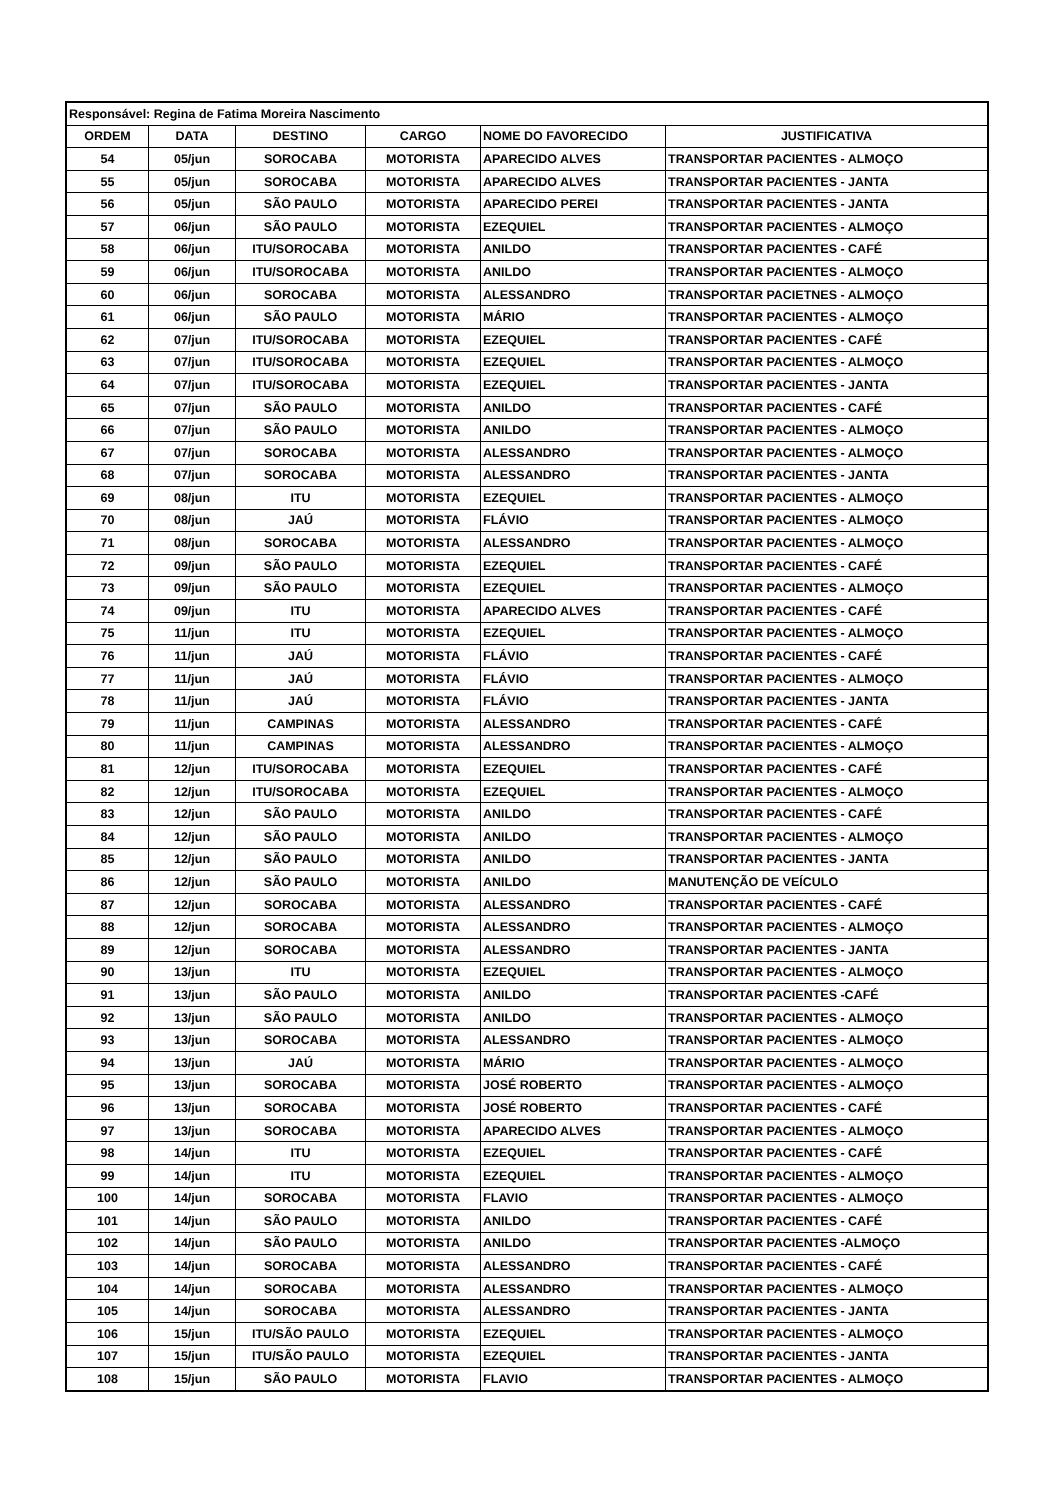| Responsável: Regina de Fatima Moreira Nascimento | | | | | |
| ORDEM | DATA | DESTINO | CARGO | NOME DO FAVORECIDO | JUSTIFICATIVA |
| 54 | 05/jun | SOROCABA | MOTORISTA | APARECIDO ALVES | TRANSPORTAR PACIENTES - ALMOÇO |
| 55 | 05/jun | SOROCABA | MOTORISTA | APARECIDO ALVES | TRANSPORTAR PACIENTES - JANTA |
| 56 | 05/jun | SÃO PAULO | MOTORISTA | APARECIDO PEREI | TRANSPORTAR PACIENTES - JANTA |
| 57 | 06/jun | SÃO PAULO | MOTORISTA | EZEQUIEL | TRANSPORTAR PACIENTES - ALMOÇO |
| 58 | 06/jun | ITU/SOROCABA | MOTORISTA | ANILDO | TRANSPORTAR PACIENTES - CAFÉ |
| 59 | 06/jun | ITU/SOROCABA | MOTORISTA | ANILDO | TRANSPORTAR PACIENTES - ALMOÇO |
| 60 | 06/jun | SOROCABA | MOTORISTA | ALESSANDRO | TRANSPORTAR PACIETNES - ALMOÇO |
| 61 | 06/jun | SÃO PAULO | MOTORISTA | MÁRIO | TRANSPORTAR PACIENTES - ALMOÇO |
| 62 | 07/jun | ITU/SOROCABA | MOTORISTA | EZEQUIEL | TRANSPORTAR PACIENTES - CAFÉ |
| 63 | 07/jun | ITU/SOROCABA | MOTORISTA | EZEQUIEL | TRANSPORTAR PACIENTES - ALMOÇO |
| 64 | 07/jun | ITU/SOROCABA | MOTORISTA | EZEQUIEL | TRANSPORTAR PACIENTES - JANTA |
| 65 | 07/jun | SÃO PAULO | MOTORISTA | ANILDO | TRANSPORTAR PACIENTES - CAFÉ |
| 66 | 07/jun | SÃO PAULO | MOTORISTA | ANILDO | TRANSPORTAR PACIENTES - ALMOÇO |
| 67 | 07/jun | SOROCABA | MOTORISTA | ALESSANDRO | TRANSPORTAR PACIENTES - ALMOÇO |
| 68 | 07/jun | SOROCABA | MOTORISTA | ALESSANDRO | TRANSPORTAR PACIENTES - JANTA |
| 69 | 08/jun | ITU | MOTORISTA | EZEQUIEL | TRANSPORTAR PACIENTES - ALMOÇO |
| 70 | 08/jun | JAÚ | MOTORISTA | FLÁVIO | TRANSPORTAR PACIENTES - ALMOÇO |
| 71 | 08/jun | SOROCABA | MOTORISTA | ALESSANDRO | TRANSPORTAR PACIENTES - ALMOÇO |
| 72 | 09/jun | SÃO PAULO | MOTORISTA | EZEQUIEL | TRANSPORTAR PACIENTES - CAFÉ |
| 73 | 09/jun | SÃO PAULO | MOTORISTA | EZEQUIEL | TRANSPORTAR PACIENTES - ALMOÇO |
| 74 | 09/jun | ITU | MOTORISTA | APARECIDO ALVES | TRANSPORTAR PACIENTES - CAFÉ |
| 75 | 11/jun | ITU | MOTORISTA | EZEQUIEL | TRANSPORTAR PACIENTES - ALMOÇO |
| 76 | 11/jun | JAÚ | MOTORISTA | FLÁVIO | TRANSPORTAR PACIENTES - CAFÉ |
| 77 | 11/jun | JAÚ | MOTORISTA | FLÁVIO | TRANSPORTAR PACIENTES - ALMOÇO |
| 78 | 11/jun | JAÚ | MOTORISTA | FLÁVIO | TRANSPORTAR PACIENTES - JANTA |
| 79 | 11/jun | CAMPINAS | MOTORISTA | ALESSANDRO | TRANSPORTAR PACIENTES - CAFÉ |
| 80 | 11/jun | CAMPINAS | MOTORISTA | ALESSANDRO | TRANSPORTAR PACIENTES - ALMOÇO |
| 81 | 12/jun | ITU/SOROCABA | MOTORISTA | EZEQUIEL | TRANSPORTAR PACIENTES - CAFÉ |
| 82 | 12/jun | ITU/SOROCABA | MOTORISTA | EZEQUIEL | TRANSPORTAR PACIENTES - ALMOÇO |
| 83 | 12/jun | SÃO PAULO | MOTORISTA | ANILDO | TRANSPORTAR PACIENTES - CAFÉ |
| 84 | 12/jun | SÃO PAULO | MOTORISTA | ANILDO | TRANSPORTAR PACIENTES - ALMOÇO |
| 85 | 12/jun | SÃO PAULO | MOTORISTA | ANILDO | TRANSPORTAR PACIENTES - JANTA |
| 86 | 12/jun | SÃO PAULO | MOTORISTA | ANILDO | MANUTENÇÃO DE VEÍCULO |
| 87 | 12/jun | SOROCABA | MOTORISTA | ALESSANDRO | TRANSPORTAR PACIENTES - CAFÉ |
| 88 | 12/jun | SOROCABA | MOTORISTA | ALESSANDRO | TRANSPORTAR PACIENTES - ALMOÇO |
| 89 | 12/jun | SOROCABA | MOTORISTA | ALESSANDRO | TRANSPORTAR PACIENTES - JANTA |
| 90 | 13/jun | ITU | MOTORISTA | EZEQUIEL | TRANSPORTAR PACIENTES - ALMOÇO |
| 91 | 13/jun | SÃO PAULO | MOTORISTA | ANILDO | TRANSPORTAR PACIENTES -CAFÉ |
| 92 | 13/jun | SÃO PAULO | MOTORISTA | ANILDO | TRANSPORTAR PACIENTES - ALMOÇO |
| 93 | 13/jun | SOROCABA | MOTORISTA | ALESSANDRO | TRANSPORTAR PACIENTES - ALMOÇO |
| 94 | 13/jun | JAÚ | MOTORISTA | MÁRIO | TRANSPORTAR PACIENTES - ALMOÇO |
| 95 | 13/jun | SOROCABA | MOTORISTA | JOSÉ ROBERTO | TRANSPORTAR PACIENTES - ALMOÇO |
| 96 | 13/jun | SOROCABA | MOTORISTA | JOSÉ ROBERTO | TRANSPORTAR PACIENTES - CAFÉ |
| 97 | 13/jun | SOROCABA | MOTORISTA | APARECIDO ALVES | TRANSPORTAR PACIENTES - ALMOÇO |
| 98 | 14/jun | ITU | MOTORISTA | EZEQUIEL | TRANSPORTAR PACIENTES - CAFÉ |
| 99 | 14/jun | ITU | MOTORISTA | EZEQUIEL | TRANSPORTAR PACIENTES - ALMOÇO |
| 100 | 14/jun | SOROCABA | MOTORISTA | FLAVIO | TRANSPORTAR PACIENTES - ALMOÇO |
| 101 | 14/jun | SÃO PAULO | MOTORISTA | ANILDO | TRANSPORTAR PACIENTES - CAFÉ |
| 102 | 14/jun | SÃO PAULO | MOTORISTA | ANILDO | TRANSPORTAR PACIENTES -ALMOÇO |
| 103 | 14/jun | SOROCABA | MOTORISTA | ALESSANDRO | TRANSPORTAR PACIENTES - CAFÉ |
| 104 | 14/jun | SOROCABA | MOTORISTA | ALESSANDRO | TRANSPORTAR PACIENTES - ALMOÇO |
| 105 | 14/jun | SOROCABA | MOTORISTA | ALESSANDRO | TRANSPORTAR PACIENTES - JANTA |
| 106 | 15/jun | ITU/SÃO PAULO | MOTORISTA | EZEQUIEL | TRANSPORTAR PACIENTES - ALMOÇO |
| 107 | 15/jun | ITU/SÃO PAULO | MOTORISTA | EZEQUIEL | TRANSPORTAR PACIENTES - JANTA |
| 108 | 15/jun | SÃO PAULO | MOTORISTA | FLAVIO | TRANSPORTAR PACIENTES - ALMOÇO |